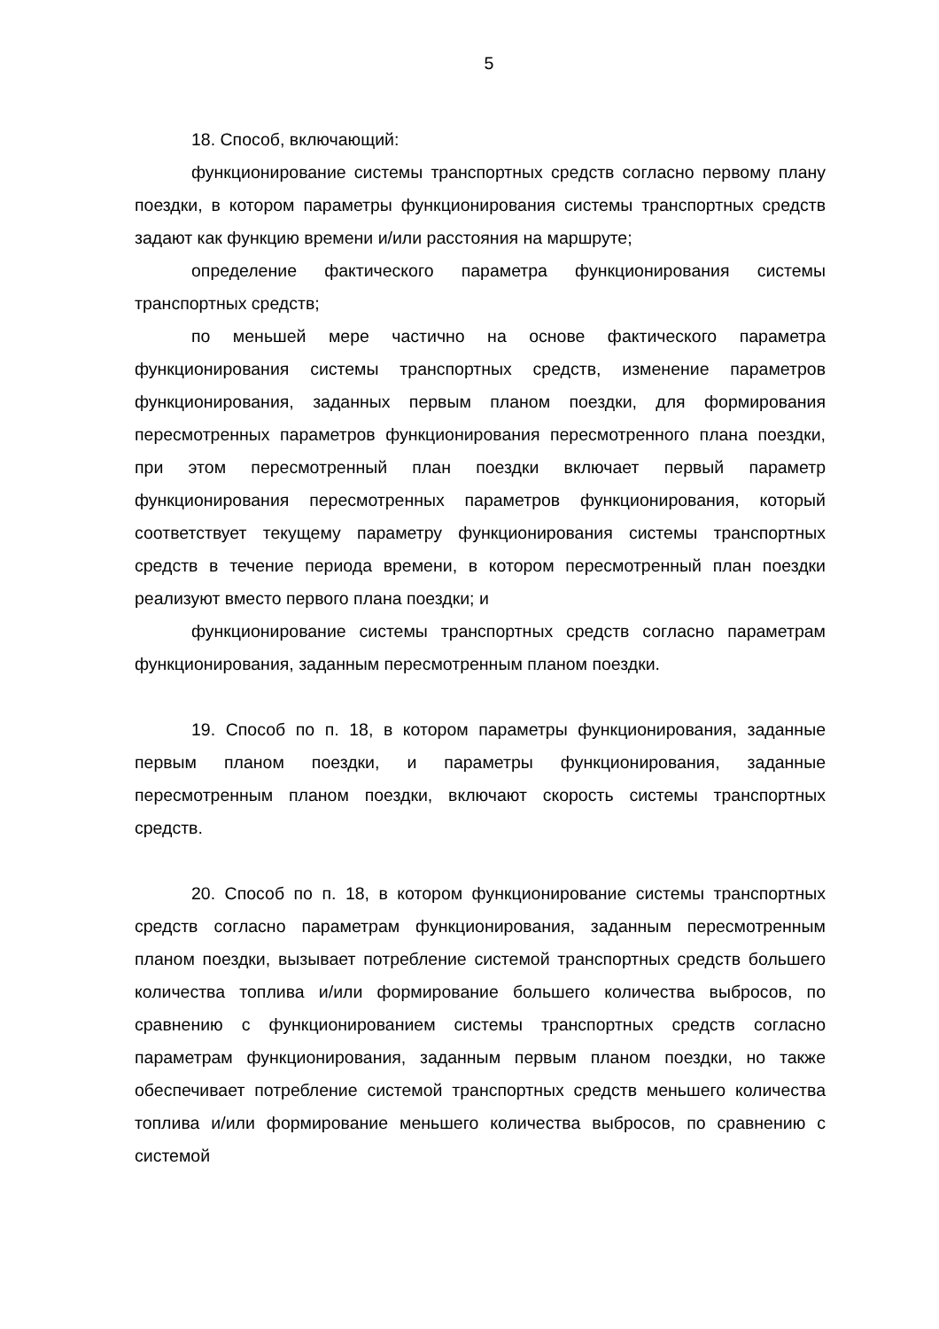5
18. Способ, включающий:
функционирование системы транспортных средств согласно первому плану поездки, в котором параметры функционирования системы транспортных средств задают как функцию времени и/или расстояния на маршруте;
определение фактического параметра функционирования системы транспортных средств;
по меньшей мере частично на основе фактического параметра функционирования системы транспортных средств, изменение параметров функционирования, заданных первым планом поездки, для формирования пересмотренных параметров функционирования пересмотренного плана поездки, при этом пересмотренный план поездки включает первый параметр функционирования пересмотренных параметров функционирования, который соответствует текущему параметру функционирования системы транспортных средств в течение периода времени, в котором пересмотренный план поездки реализуют вместо первого плана поездки; и
функционирование системы транспортных средств согласно параметрам функционирования, заданным пересмотренным планом поездки.
19. Способ по п. 18, в котором параметры функционирования, заданные первым планом поездки, и параметры функционирования, заданные пересмотренным планом поездки, включают скорость системы транспортных средств.
20. Способ по п. 18, в котором функционирование системы транспортных средств согласно параметрам функционирования, заданным пересмотренным планом поездки, вызывает потребление системой транспортных средств большего количества топлива и/или формирование большего количества выбросов, по сравнению с функционированием системы транспортных средств согласно параметрам функционирования, заданным первым планом поездки, но также обеспечивает потребление системой транспортных средств меньшего количества топлива и/или формирование меньшего количества выбросов, по сравнению с системой